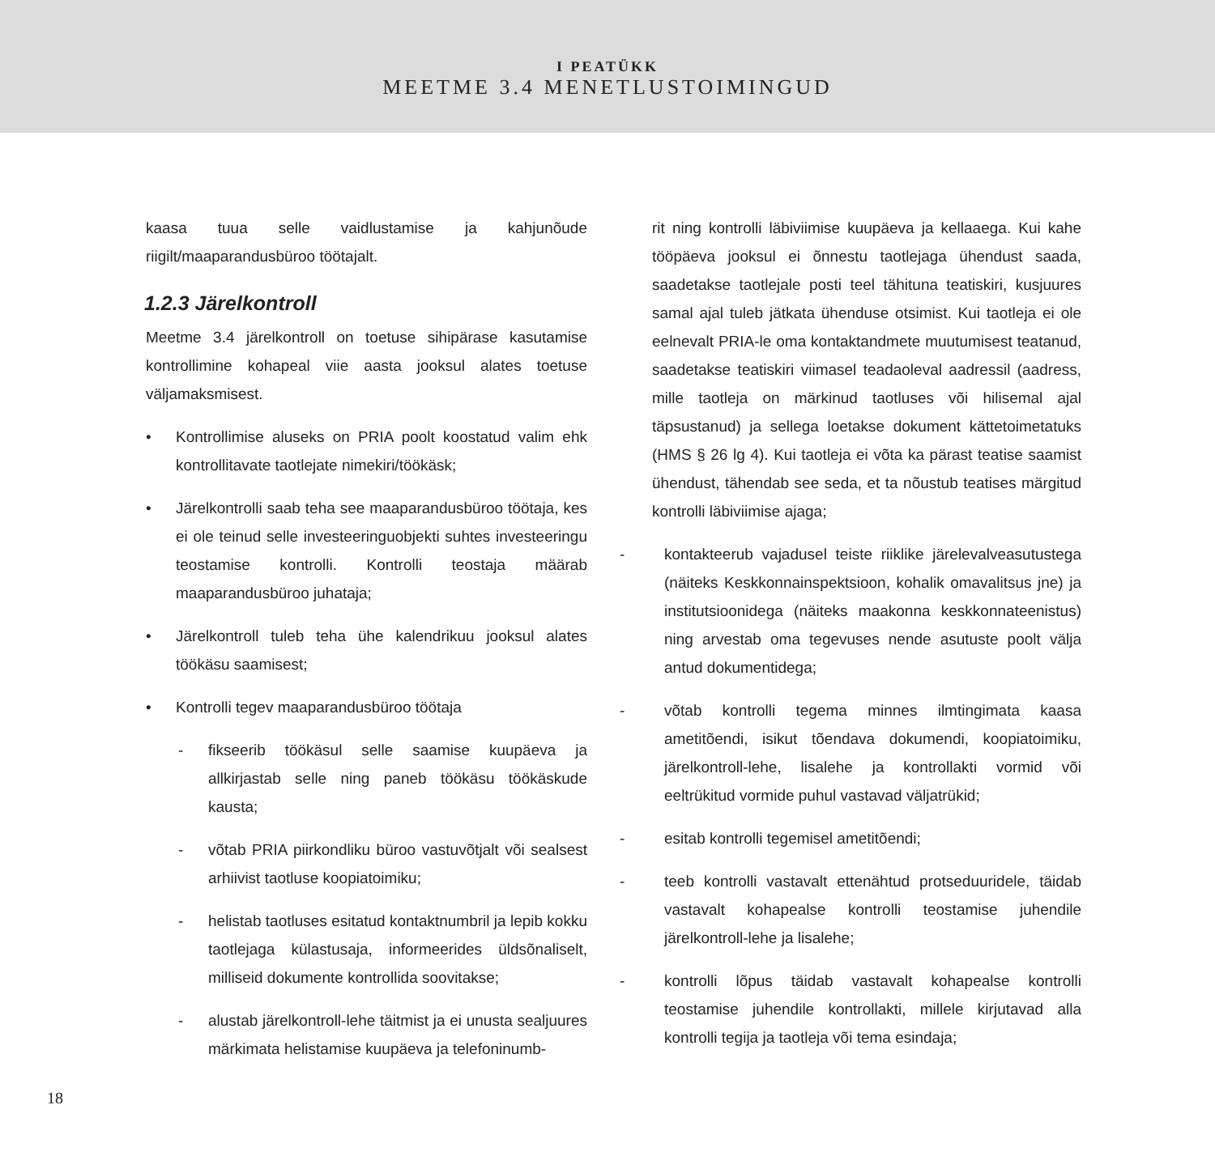I PEATÜKK
MEETME 3.4 MENETLUSTOIMINGUD
kaasa tuua selle vaidlustamise ja kahjunõude riigilt/maaparandusbüroo töötajalt.
1.2.3 Järelkontroll
Meetme 3.4 järelkontroll on toetuse sihipärase kasutamise kontrollimine kohapeal viie aasta jooksul alates toetuse väljamaksmisest.
• Kontrollimise aluseks on PRIA poolt koostatud valim ehk kontrollitavate taotlejate nimekiri/töökäsk;
• Järelkontrolli saab teha see maaparandusbüroo töötaja, kes ei ole teinud selle investeeringuobjekti suhtes investeeringu teostamise kontrolli. Kontrolli teostaja määrab maaparandusbüroo juhataja;
• Järelkontroll tuleb teha ühe kalendrikuu jooksul alates töökäsu saamisest;
• Kontrolli tegev maaparandusbüroo töötaja
- fikseerib töökäsul selle saamise kuupäeva ja allkirjastab selle ning paneb töökäsu töökäskude kausta;
- võtab PRIA piirkondliku büroo vastuvõtjalt või sealsest arhiivist taotluse koopiatoimiku;
- helistab taotluses esitatud kontaktnumbril ja lepib kokku taotlejaga külastusaja, informeerides üldsõnaliselt, milliseid dokumente kontrollida soovitakse;
- alustab järelkontroll-lehe täitmist ja ei unusta sealjuures märkimata helistamise kuupäeva ja telefoninumb-
rit ning kontrolli läbiviimise kuupäeva ja kellaaega. Kui kahe tööpäeva jooksul ei õnnestu taotlejaga ühendust saada, saadetakse taotlejale posti teel tähituna teatiskiri, kusjuures samal ajal tuleb jätkata ühenduse otsimist. Kui taotleja ei ole eelnevalt PRIA-le oma kontaktandmete muutumisest teatanud, saadetakse teatiskiri viimasel teadaoleval aadressil (aadress, mille taotleja on märkinud taotluses või hilisemal ajal täpsustanud) ja sellega loetakse dokument kättetoimetatuks (HMS § 26 lg 4). Kui taotleja ei võta ka pärast teatise saamist ühendust, tähendab see seda, et ta nõustub teatises märgitud kontrolli läbiviimise ajaga;
- kontakteerub vajadusel teiste riiklike järelevalveasutustega (näiteks Keskkonnainspektsioon, kohalik omavalitsus jne) ja institutsioonidega (näiteks maakonna keskkonnateenistus) ning arvestab oma tegevuses nende asutuste poolt välja antud dokumentidega;
- võtab kontrolli tegema minnes ilmtingimata kaasa ametitõendi, isikut tõendava dokumendi, koopiatoimiku, järelkontroll-lehe, lisalehe ja kontrollakti vormid või eeltrükitud vormide puhul vastavad väljatrükid;
- esitab kontrolli tegemisel ametitõendi;
- teeb kontrolli vastavalt ettenähtud protseduuridele, täidab vastavalt kohapealse kontrolli teostamise juhendile järelkontroll-lehe ja lisalehe;
- kontrolli lõpus täidab vastavalt kohapealse kontrolli teostamise juhendile kontrollakti, millele kirjutavad alla kontrolli tegija ja taotleja või tema esindaja;
18